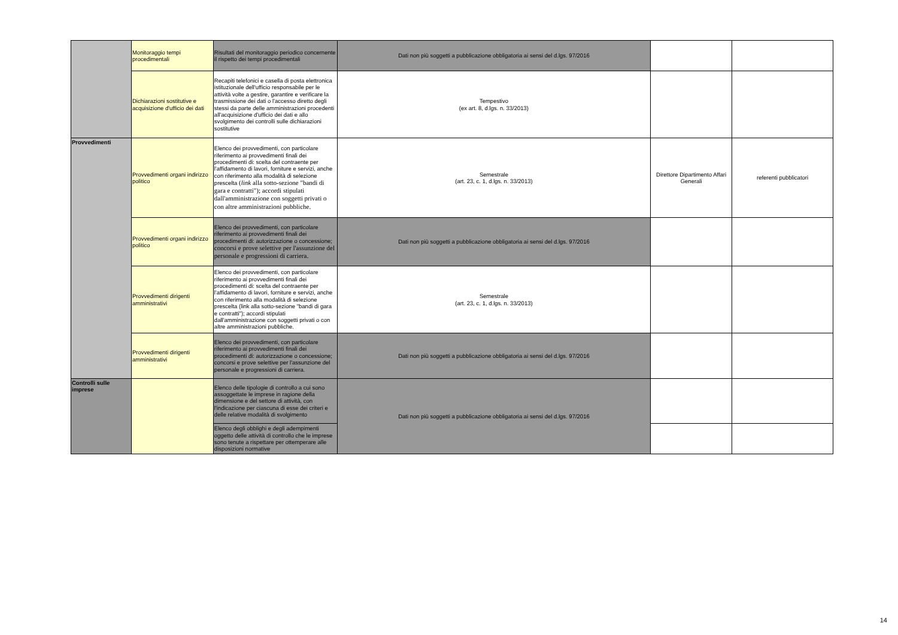| | Monitoraggio tempi procedimentali | Risultati del monitoraggio periodico concernente il rispetto dei tempi procedimentali | Dati non più soggetti a pubblicazione obbligatoria ai sensi del d.lgs. 97/2016 | | |
| | Dichiarazioni sostitutive e acquisizione d'ufficio dei dati | Recapiti telefonici e casella di posta elettronica istituzionale dell'ufficio responsabile per le attività volte a gestire, garantire e verificare la trasmissione dei dati o l'accesso diretto degli stessi da parte delle amministrazioni procedenti all'acquisizione d'ufficio dei dati e allo svolgimento dei controlli sulle dichiarazioni sostitutive | Tempestivo (ex art. 8, d.lgs. n. 33/2013) | | |
| Provvedimenti | Provvedimenti organi indirizzo politico | Elenco dei provvedimenti, con particolare riferimento ai provvedimenti finali dei procedimenti di: scelta del contraente per l'affidamento di lavori, forniture e servizi, anche con riferimento alla modalità di selezione prescelta ( link alla sotto-sezione "bandi di gara e contratti"); accordi stipulati dall'amministrazione con soggetti privati o con altre amministrazioni pubbliche. | Semestrale (art. 23, c. 1, d.lgs. n. 33/2013) | Direttore Dipartimento Affari Generali | referenti pubblicatori |
| | Provvedimenti organi indirizzo politico | Elenco dei provvedimenti, con particolare riferimento ai provvedimenti finali dei procedimenti di: autorizzazione o concessione; concorsi e prove selettive per l'assunzione del personale e progressioni di carriera. | Dati non più soggetti a pubblicazione obbligatoria ai sensi del d.lgs. 97/2016 | | |
| | Provvedimenti dirigenti amministrativi | Elenco dei provvedimenti, con particolare riferimento ai provvedimenti finali dei procedimenti di: scelta del contraente per l'affidamento di lavori, forniture e servizi, anche con riferimento alla modalità di selezione prescelta (link alla sotto-sezione "bandi di gara e contratti"); accordi stipulati dall'amministrazione con soggetti privati o con altre amministrazioni pubbliche. | Semestrale (art. 23, c. 1, d.lgs. n. 33/2013) | | |
| | Provvedimenti dirigenti amministrativi | Elenco dei provvedimenti, con particolare riferimento ai provvedimenti finali dei procedimenti di: autorizzazione o concessione; concorsi e prove selettive per l'assunzione del personale e progressioni di carriera. | Dati non più soggetti a pubblicazione obbligatoria ai sensi del d.lgs. 97/2016 | | |
| Controlli sulle imprese | | Elenco delle tipologie di controllo a cui sono assoggettate le imprese in ragione della dimensione e del settore di attività, con l'indicazione per ciascuna di esse dei criteri e delle relative modalità di svolgimento | Dati non più soggetti a pubblicazione obbligatoria ai sensi del d.lgs. 97/2016 | | |
| | | Elenco degli obblighi e degli adempimenti oggetto delle attività di controllo che le imprese sono tenute a rispettare per ottemperare alle disposizioni normative | | | |
14